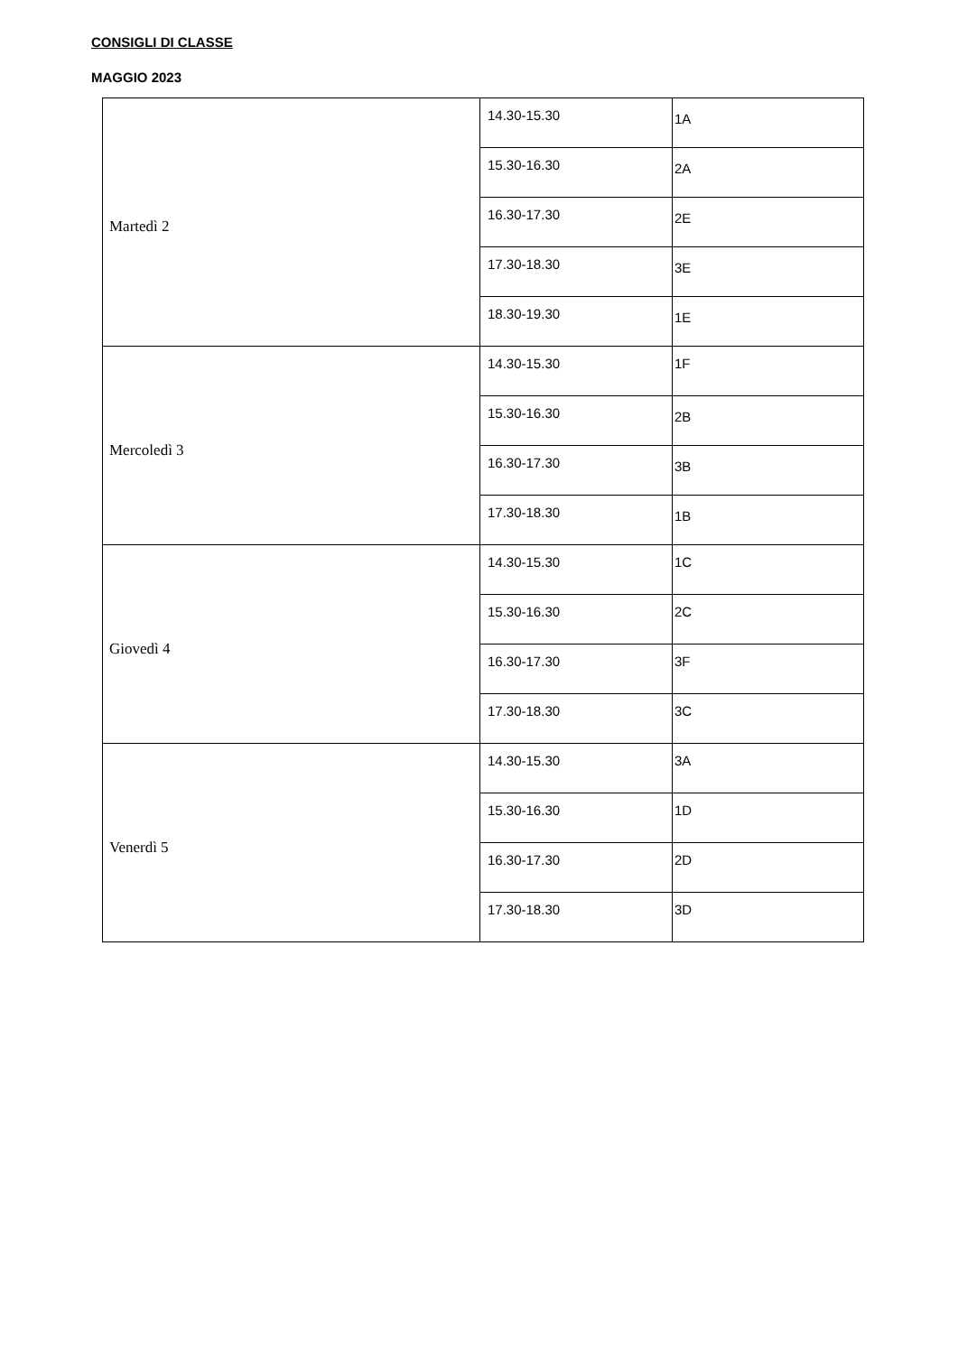CONSIGLI DI CLASSE
MAGGIO 2023
| Martedì 2 | 14.30-15.30 | 1A |
| | 15.30-16.30 | 2A |
| | 16.30-17.30 | 2E |
| | 17.30-18.30 | 3E |
| | 18.30-19.30 | 1E |
| Mercoledì 3 | 14.30-15.30 | 1F |
| | 15.30-16.30 | 2B |
| | 16.30-17.30 | 3B |
| | 17.30-18.30 | 1B |
| Giovedì 4 | 14.30-15.30 | 1C |
| | 15.30-16.30 | 2C |
| | 16.30-17.30 | 3F |
| | 17.30-18.30 | 3C |
| Venerdì 5 | 14.30-15.30 | 3A |
| | 15.30-16.30 | 1D |
| | 16.30-17.30 | 2D |
| | 17.30-18.30 | 3D |